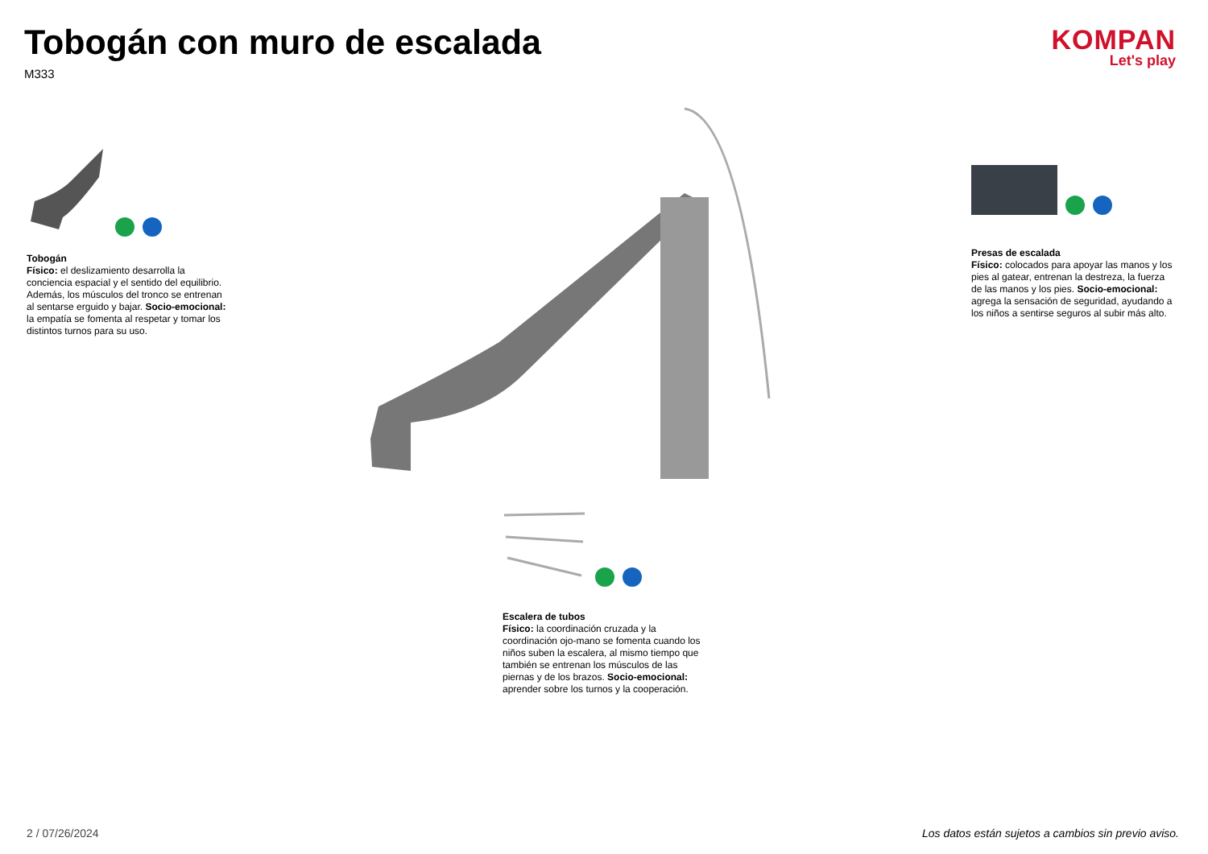Tobogán con muro de escalada
M333
KOMPAN
Let's play
Tobogán
Físico: el deslizamiento desarrolla la conciencia espacial y el sentido del equilibrio. Además, los músculos del tronco se entrenan al sentarse erguido y bajar. Socio-emocional: la empatía se fomenta al respetar y tomar los distintos turnos para su uso.
Presas de escalada
Físico: colocados para apoyar las manos y los pies al gatear, entrenan la destreza, la fuerza de las manos y los pies. Socio-emocional: agrega la sensación de seguridad, ayudando a los niños a sentirse seguros al subir más alto.
Escalera de tubos
Físico: la coordinación cruzada y la coordinación ojo-mano se fomenta cuando los niños suben la escalera, al mismo tiempo que también se entrenan los músculos de las piernas y de los brazos. Socio-emocional: aprender sobre los turnos y la cooperación.
2 / 07/26/2024
Los datos están sujetos a cambios sin previo aviso.